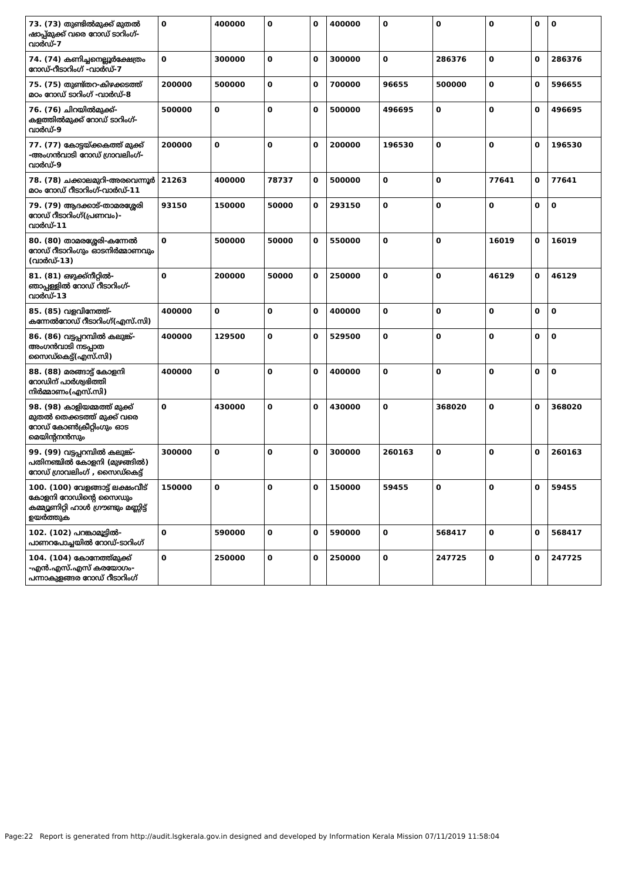| 73. (73) തുണ്ടിൽമുക്ക് മുതൽ ഷാപ്പ്മുക്ക് വരെ റോഡ് ടാറിംഗ്-വാർഡ്-7 | 0 | 400000 | 0 | 0 | 400000 | 0 | 0 | 0 | 0 | 0 |
| 74. (74) കണിച്ചനെല്ലൂർക്ഷേത്രം റോഡ്-റീടാറിംഗ് -വാർഡ്-7 | 0 | 300000 | 0 | 0 | 300000 | 0 | 286376 | 0 | 0 | 286376 |
| 75. (75) തുണ്ട്തറ-കിഴക്കടത്ത് മഠം റോഡ് ടാറിംഗ് -വാർഡ്-8 | 200000 | 500000 | 0 | 0 | 700000 | 96655 | 500000 | 0 | 0 | 596655 |
| 76. (76) ചിറയിൽമുക്ക്-കളത്തിൽമുക്ക് റോഡ് ടാറിംഗ്-വാർഡ്-9 | 500000 | 0 | 0 | 0 | 500000 | 496695 | 0 | 0 | 0 | 496695 |
| 77. (77) കോട്ടയ്ക്കകത്ത് മുക്ക് -അംഗൻവാടി റോഡ് ഗ്രാവലിംഗ്-വാർഡ്-9 | 200000 | 0 | 0 | 0 | 200000 | 196530 | 0 | 0 | 0 | 196530 |
| 78. (78) ചക്കാലമുറി-അരവെന്നൂർ മഠം റോഡ് റീടാറിംഗ്-വാർഡ്-11 | 21263 | 400000 | 78737 | 0 | 500000 | 0 | 0 | 77641 | 0 | 77641 |
| 79. (79) ആദക്കാട്-താമരശ്ശേരി റോഡ് റീടാറിംഗ്(പ്രണവം)-വാർഡ്-11 | 93150 | 150000 | 50000 | 0 | 293150 | 0 | 0 | 0 | 0 | 0 |
| 80. (80) താമരശ്ശേരി-കന്നേൽ റോഡ് റീടാറിംഗും ഓടനിർമ്മാണവും (വാർഡ്-13) | 0 | 500000 | 50000 | 0 | 550000 | 0 | 0 | 16019 | 0 | 16019 |
| 81. (81) ഒഴുക്ക്നീറ്റിൽ-ഞാപ്പള്ളിൽ റോഡ് റീടാറിംഗ്-വാർഡ്-13 | 0 | 200000 | 50000 | 0 | 250000 | 0 | 0 | 46129 | 0 | 46129 |
| 85. (85) വളവിനേത്ത്-കന്നേൽറോഡ് റീടാറിംഗ്(എസ്.സി) | 400000 | 0 | 0 | 0 | 400000 | 0 | 0 | 0 | 0 | 0 |
| 86. (86) വട്ടപ്പറമ്പിൽ കലുങ്ക്-അംഗൻവാടി നടപ്പാത സൈഡ്കെട്ട്(എസ്.സി) | 400000 | 129500 | 0 | 0 | 529500 | 0 | 0 | 0 | 0 | 0 |
| 88. (88) മരങ്ങാട്ട് കോളനി റോഡിന് പാർശ്വഭിത്തി നിർമ്മാണം(എസ്.സി) | 400000 | 0 | 0 | 0 | 400000 | 0 | 0 | 0 | 0 | 0 |
| 98. (98) കാളിയമ്മത്ത് മുക്ക് മുതൽ തെക്കടത്ത് മുക്ക് വരെ റോഡ് കോൺക്രീറ്റിംഗും ഓട മെയിന്റനൻസും | 0 | 430000 | 0 | 0 | 430000 | 0 | 368020 | 0 | 0 | 368020 |
| 99. (99) വട്ടപ്പറമ്പിൽ കലുങ്ക്-പതിനഞ്ചിൽ കോളനി (മുഴങ്ങിൽ) റോഡ് ഗ്രാവലിംഗ് , സൈഡ്കെട്ട് | 300000 | 0 | 0 | 0 | 300000 | 260163 | 0 | 0 | 0 | 260163 |
| 100. (100) വേളങ്ങാട്ട് ലക്ഷംവീട് കോളനി റോഡിന്റെ സൈഡും കമ്മ്യൂണിറ്റി ഹാൾ ഗ്രൗണ്ടും മണ്ണിട്ട് ഉയർത്തുക | 150000 | 0 | 0 | 0 | 150000 | 59455 | 0 | 0 | 0 | 59455 |
| 102. (102) പറങ്കാമൂട്ടിൽ-പാണറപോച്ചയിൽ റോഡ്-ടാറിംഗ് | 0 | 590000 | 0 | 0 | 590000 | 0 | 568417 | 0 | 0 | 568417 |
| 104. (104) കോനേത്ത്മുക്ക് -എൻ.എസ്.എസ് കരയോഗം-പന്നാകുളങ്ങര റോഡ് റീടാറിംഗ് | 0 | 250000 | 0 | 0 | 250000 | 0 | 247725 | 0 | 0 | 247725 |
Page:22 Report is generated from http://audit.lsgkerala.gov.in designed and developed by Information Kerala Mission 07/11/2019 11:58:04